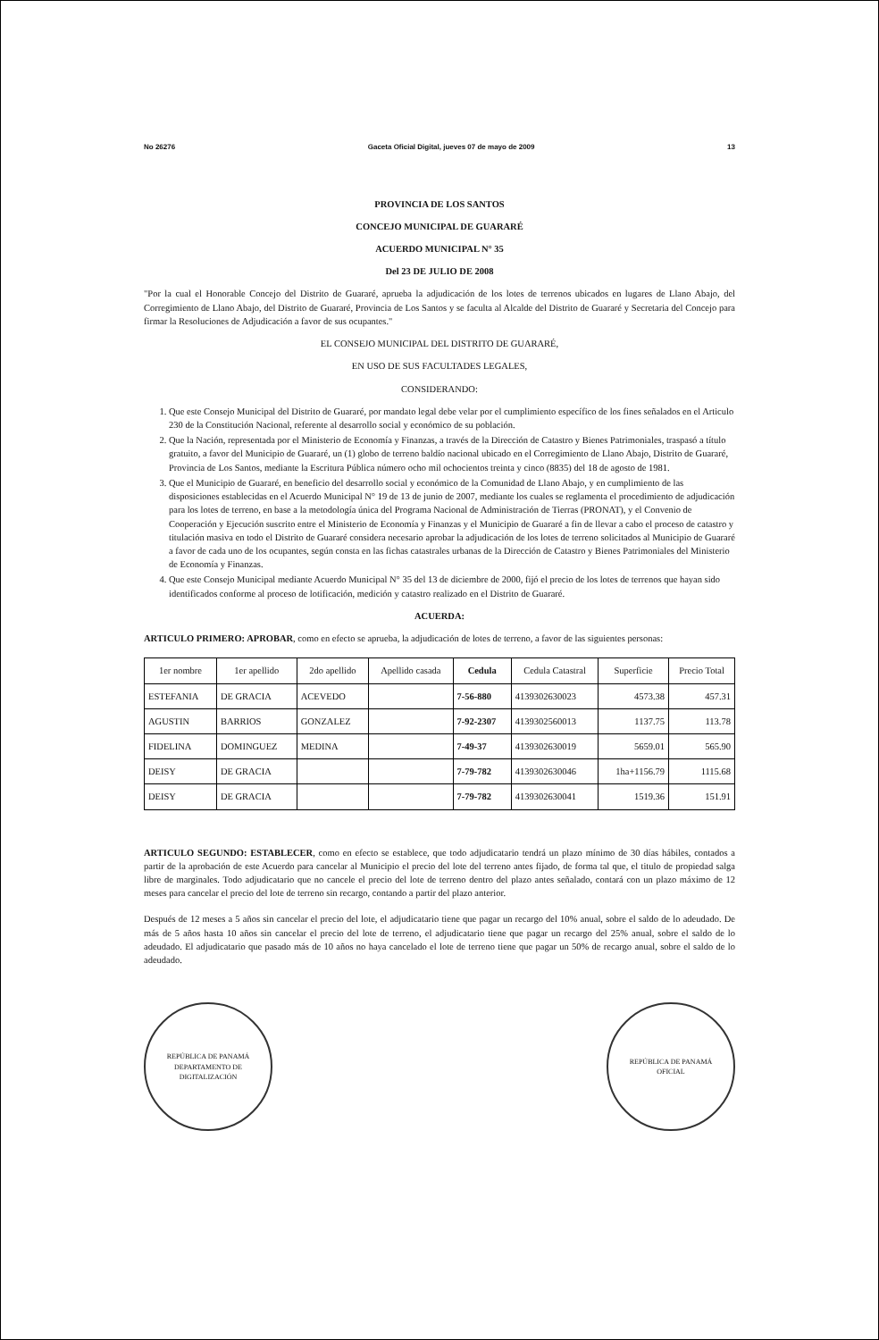No 26276 Gaceta Oficial Digital, jueves 07 de mayo de 2009 13
PROVINCIA DE LOS SANTOS
CONCEJO MUNICIPAL DE GUARARÉ
ACUERDO MUNICIPAL N° 35
Del 23 DE JULIO DE 2008
"Por la cual el Honorable Concejo del Distrito de Guararé, aprueba la adjudicación de los lotes de terrenos ubicados en lugares de Llano Abajo, del Corregimiento de Llano Abajo, del Distrito de Guararé, Provincia de Los Santos y se faculta al Alcalde del Distrito de Guararé y Secretaria del Concejo para firmar la Resoluciones de Adjudicación a favor de sus ocupantes."
EL CONSEJO MUNICIPAL DEL DISTRITO DE GUARARÉ,
EN USO DE SUS FACULTADES LEGALES,
CONSIDERANDO:
1. Que este Consejo Municipal del Distrito de Guararé, por mandato legal debe velar por el cumplimiento específico de los fines señalados en el Articulo 230 de la Constitución Nacional, referente al desarrollo social y económico de su población.
2. Que la Nación, representada por el Ministerio de Economía y Finanzas, a través de la Dirección de Catastro y Bienes Patrimoniales, traspasó a título gratuito, a favor del Municipio de Guararé, un (1) globo de terreno baldío nacional ubicado en el Corregimiento de Llano Abajo, Distrito de Guararé, Provincia de Los Santos, mediante la Escritura Pública número ocho mil ochocientos treinta y cinco (8835) del 18 de agosto de 1981.
3. Que el Municipio de Guararé, en beneficio del desarrollo social y económico de la Comunidad de Llano Abajo, y en cumplimiento de las disposiciones establecidas en el Acuerdo Municipal N° 19 de 13 de junio de 2007, mediante los cuales se reglamenta el procedimiento de adjudicación para los lotes de terreno, en base a la metodología única del Programa Nacional de Administración de Tierras (PRONAT), y el Convenio de Cooperación y Ejecución suscrito entre el Ministerio de Economía y Finanzas y el Municipio de Guararé a fin de llevar a cabo el proceso de catastro y titulación masiva en todo el Distrito de Guararé considera necesario aprobar la adjudicación de los lotes de terreno solicitados al Municipio de Guararé a favor de cada uno de los ocupantes, según consta en las fichas catastrales urbanas de la Dirección de Catastro y Bienes Patrimoniales del Ministerio de Economía y Finanzas.
4. Que este Consejo Municipal mediante Acuerdo Municipal N° 35 del 13 de diciembre de 2000, fijó el precio de los lotes de terrenos que hayan sido identificados conforme al proceso de lotificación, medición y catastro realizado en el Distrito de Guararé.
ACUERDA:
ARTICULO PRIMERO: APROBAR, como en efecto se aprueba, la adjudicación de lotes de terreno, a favor de las siguientes personas:
| 1er nombre | 1er apellido | 2do apellido | Apellido casada | Cedula | Cedula Catastral | Superficie | Precio Total |
| --- | --- | --- | --- | --- | --- | --- | --- |
| ESTEFANIA | DE GRACIA | ACEVEDO | | 7-56-880 | 4139302630023 | 4573.38 | 457.31 |
| AGUSTIN | BARRIOS | GONZALEZ | | 7-92-2307 | 4139302560013 | 1137.75 | 113.78 |
| FIDELINA | DOMINGUEZ | MEDINA | | 7-49-37 | 4139302630019 | 5659.01 | 565.90 |
| DEISY | DE GRACIA | | | 7-79-782 | 4139302630046 | 1ha+1156.79 | 1115.68 |
| DEISY | DE GRACIA | | | 7-79-782 | 4139302630041 | 1519.36 | 151.91 |
ARTICULO SEGUNDO: ESTABLECER, como en efecto se establece, que todo adjudicatario tendrá un plazo mínimo de 30 días hábiles, contados a partir de la aprobación de este Acuerdo para cancelar al Municipio el precio del lote del terreno antes fijado, de forma tal que, el titulo de propiedad salga libre de marginales. Todo adjudicatario que no cancele el precio del lote de terreno dentro del plazo antes señalado, contará con un plazo máximo de 12 meses para cancelar el precio del lote de terreno sin recargo, contando a partir del plazo anterior.
Después de 12 meses a 5 años sin cancelar el precio del lote, el adjudicatario tiene que pagar un recargo del 10% anual, sobre el saldo de lo adeudado. De más de 5 años hasta 10 años sin cancelar el precio del lote de terreno, el adjudicatario tiene que pagar un recargo del 25% anual, sobre el saldo de lo adeudado. El adjudicatario que pasado más de 10 años no haya cancelado el lote de terreno tiene que pagar un 50% de recargo anual, sobre el saldo de lo adeudado.
REPÚBLICA DE PANAMÁ
DEPARTAMENTO DE DIGITALIZACIÓN
REPÚBLICA DE PANAMÁ
OFICIAL